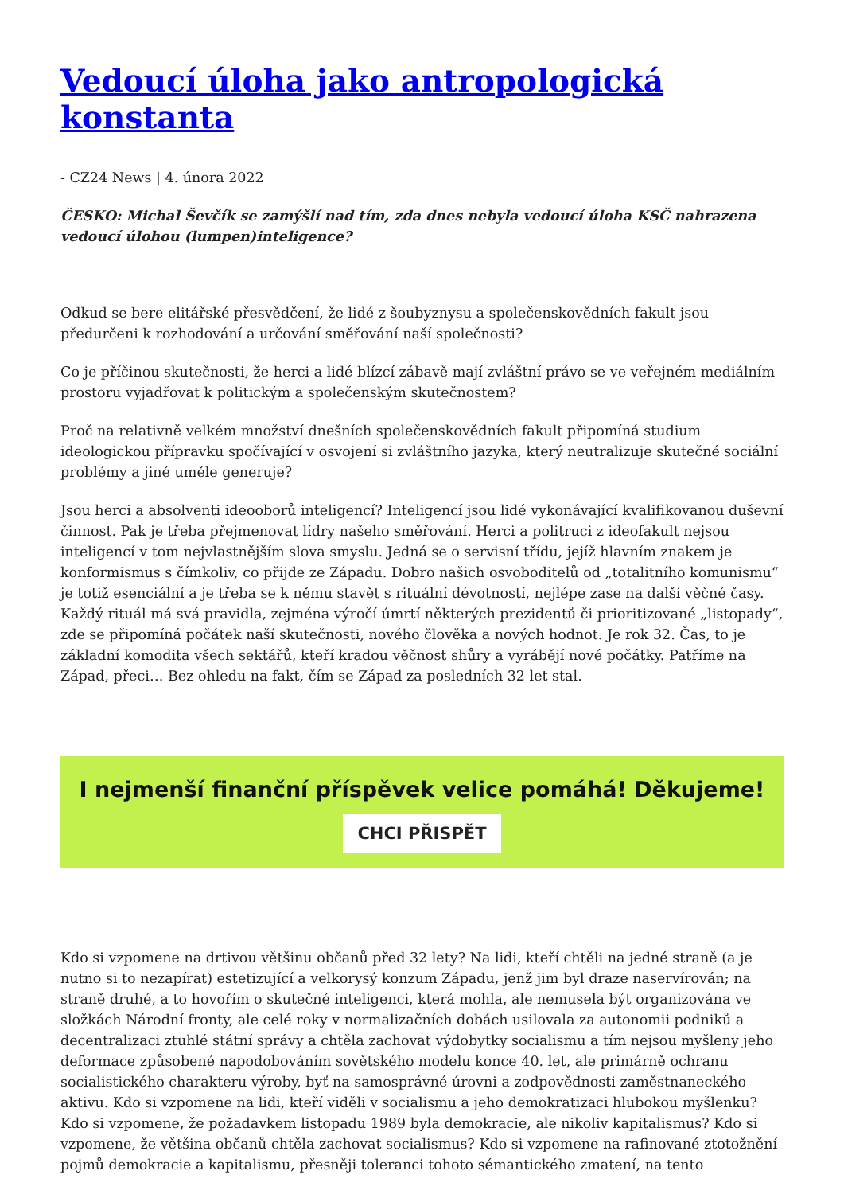Vedoucí úloha jako antropologická konstanta
- CZ24 News | 4. února 2022
ČESKO: Michal Ševčík se zamýšlí nad tím, zda dnes nebyla vedoucí úloha KSČ nahrazena vedoucí úlohou (lumpen)inteligence?
Odkud se bere elitářské přesvědčení, že lidé z šoubyznysu a společenskovědních fakult jsou předurčeni k rozhodování a určování směřování naší společnosti?
Co je příčinou skutečnosti, že herci a lidé blízcí zábavě mají zvláštní právo se ve veřejném mediálním prostoru vyjadřovat k politickým a společenským skutečnostem?
Proč na relativně velkém množství dnešních společenskovědních fakult připomíná studium ideologickou přípravku spočívající v osvojení si zvláštního jazyka, který neutralizuje skutečné sociální problémy a jiné uměle generuje?
Jsou herci a absolventi ideooborů inteligencí? Inteligencí jsou lidé vykonávající kvalifikovanou duševní činnost. Pak je třeba přejmenovat lídry našeho směřování. Herci a politruci z ideofakult nejsou inteligencí v tom nejvlastnějším slova smyslu. Jedná se o servisní třídu, jejíž hlavním znakem je konformismus s čímkoliv, co přijde ze Západu. Dobro našich osvoboditelů od „totalitního komunismu“ je totiž esenciální a je třeba se k němu stavět s rituální dévotností, nejlépe zase na další věčné časy. Každý rituál má svá pravidla, zejména výročí úmrtí některých prezidentů či prioritizované „listopady“, zde se připomíná počátek naší skutečnosti, nového člověka a nových hodnot. Je rok 32. Čas, to je základní komodita všech sektářů, kteří kradou věčnost shůry a vyrábějí nové počátky. Patříme na Západ, přeci… Bez ohledu na fakt, čím se Západ za posledních 32 let stal.
I nejmenší finanční příspěvek velice pomáhá! Děkujeme!
CHCI PŘISPĚT
Kdo si vzpomene na drtivou většinu občanů před 32 lety? Na lidi, kteří chtěli na jedné straně (a je nutno si to nezapírat) estetizující a velkorysý konzum Západu, jenž jim byl draze naservírován; na straně druhé, a to hovořím o skutečné inteligenci, která mohla, ale nemusela být organizována ve složkách Národní fronty, ale celé roky v normalizačních dobách usilovala za autonomii podniků a decentralizaci ztuhlé státní správy a chtěla zachovat výdobytky socialismu a tím nejsou myšleny jeho deformace způsobené napodobováním sovětského modelu konce 40. let, ale primárně ochranu socialistického charakteru výroby, byť na samosprávné úrovni a zodpovědnosti zaměstnaneckého aktivu. Kdo si vzpomene na lidi, kteří viděli v socialismu a jeho demokratizaci hlubokou myšlenku? Kdo si vzpomene, že požadavkem listopadu 1989 byla demokracie, ale nikoliv kapitalismus? Kdo si vzpomene, že většina občanů chtěla zachovat socialismus? Kdo si vzpomene na rafinované ztotožnění pojmů demokracie a kapitalismu, přesněji toleranci tohoto sémantického zmatení, na tento